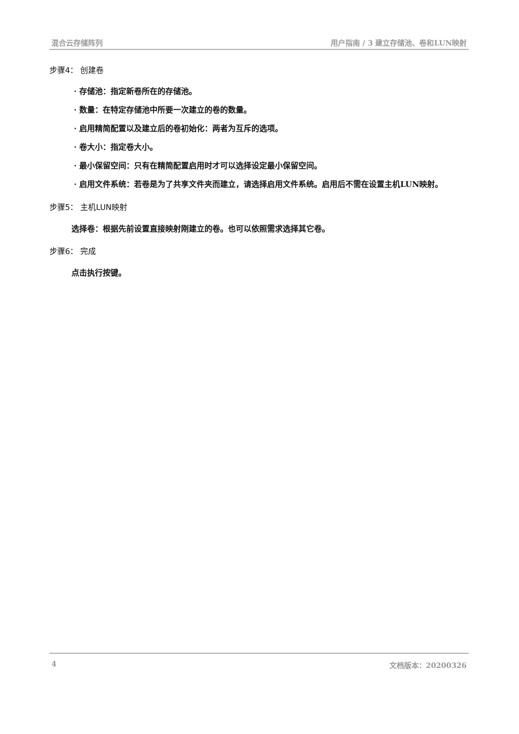混合云存储阵列 用户指南 / 3 建立存储池、卷和LUN映射
步骤4： 创建卷
· 存储池：指定新卷所在的存储池。
· 数量：在特定存储池中所要一次建立的卷的数量。
· 启用精简配置以及建立后的卷初始化：两者为互斥的选项。
· 卷大小：指定卷大小。
· 最小保留空间：只有在精简配置启用时才可以选择设定最小保留空间。
· 启用文件系统：若卷是为了共享文件夹而建立，请选择启用文件系统。启用后不需在设置主机LUN映射。
步骤5： 主机LUN映射
选择卷：根据先前设置直接映射刚建立的卷。也可以依照需求选择其它卷。
步骤6： 完成
点击执行按键。
4 文档版本：20200326